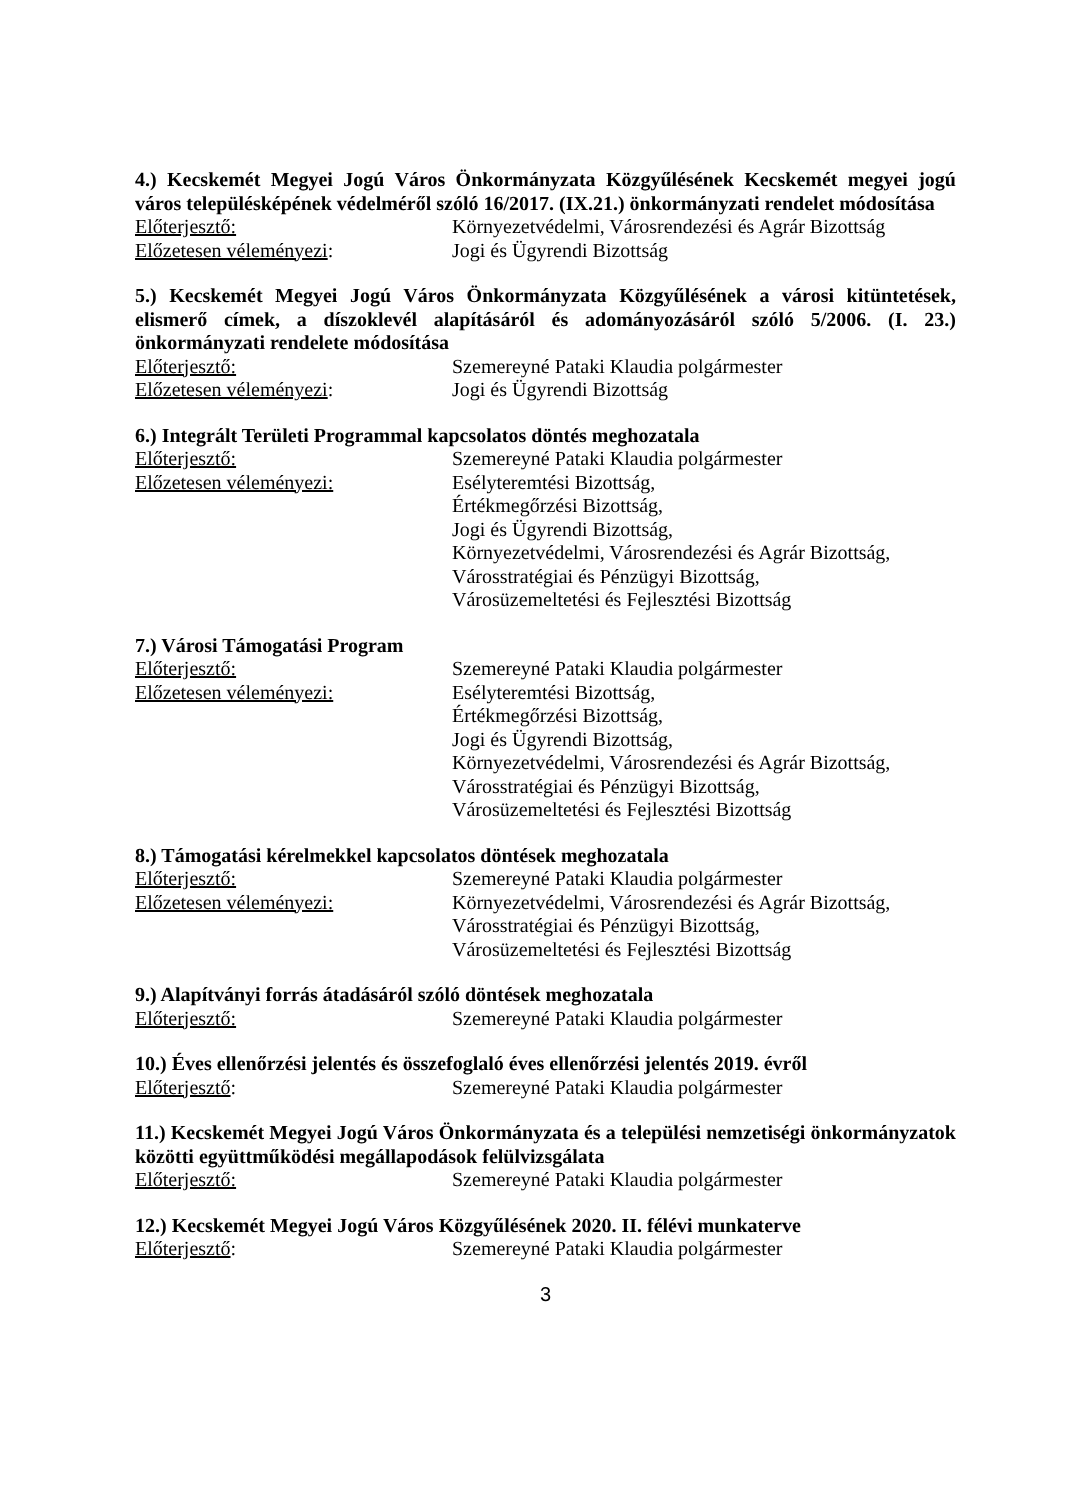4.) Kecskemét Megyei Jogú Város Önkormányzata Közgyűlésének Kecskemét megyei jogú város településképének védelméről szóló 16/2017. (IX.21.) önkormányzati rendelet módosítása
Előterjesztő: Környezetvédelmi, Városrendezési és Agrár Bizottság
Előzetesen véleményezi: Jogi és Ügyrendi Bizottság
5.) Kecskemét Megyei Jogú Város Önkormányzata Közgyűlésének a városi kitüntetések, elismerő címek, a díszoklevél alapításáról és adományozásáról szóló 5/2006. (I. 23.) önkormányzati rendelete módosítása
Előterjesztő: Szemereyné Pataki Klaudia polgármester
Előzetesen véleményezi: Jogi és Ügyrendi Bizottság
6.) Integrált Területi Programmal kapcsolatos döntés meghozatala
Előterjesztő: Szemereyné Pataki Klaudia polgármester
Előzetesen véleményezi: Esélyteremtési Bizottság,
Értékmegőrzési Bizottság,
Jogi és Ügyrendi Bizottság,
Környezetvédelmi, Városrendezési és Agrár Bizottság,
Városstratégiai és Pénzügyi Bizottság,
Városüzemeltetési és Fejlesztési Bizottság
7.) Városi Támogatási Program
Előterjesztő: Szemereyné Pataki Klaudia polgármester
Előzetesen véleményezi: Esélyteremtési Bizottság,
Értékmegőrzési Bizottság,
Jogi és Ügyrendi Bizottság,
Környezetvédelmi, Városrendezési és Agrár Bizottság,
Városstratégiai és Pénzügyi Bizottság,
Városüzemeltetési és Fejlesztési Bizottság
8.) Támogatási kérelmekkel kapcsolatos döntések meghozatala
Előterjesztő: Szemereyné Pataki Klaudia polgármester
Előzetesen véleményezi: Környezetvédelmi, Városrendezési és Agrár Bizottság,
Városstratégiai és Pénzügyi Bizottság,
Városüzemeltetési és Fejlesztési Bizottság
9.) Alapítványi forrás átadásáról szóló döntések meghozatala
Előterjesztő: Szemereyné Pataki Klaudia polgármester
10.) Éves ellenőrzési jelentés és összefoglaló éves ellenőrzési jelentés 2019. évről
Előterjesztő: Szemereyné Pataki Klaudia polgármester
11.) Kecskemét Megyei Jogú Város Önkormányzata és a települési nemzetiségi önkormányzatok közötti együttműködési megállapodások felülvizsgálata
Előterjesztő: Szemereyné Pataki Klaudia polgármester
12.) Kecskemét Megyei Jogú Város Közgyűlésének 2020. II. félévi munkaterve
Előterjesztő: Szemereyné Pataki Klaudia polgármester
3